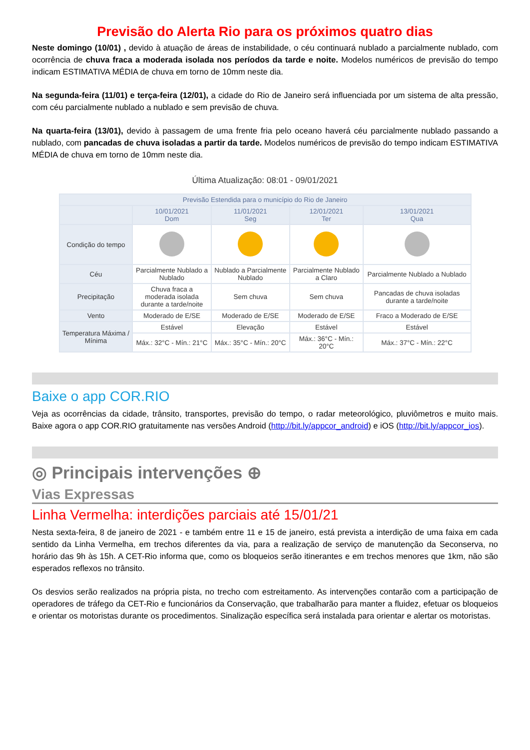Previsão do Alerta Rio para os próximos quatro dias
Neste domingo (10/01) , devido à atuação de áreas de instabilidade, o céu continuará nublado a parcialmente nublado, com ocorrência de chuva fraca a moderada isolada nos períodos da tarde e noite. Modelos numéricos de previsão do tempo indicam ESTIMATIVA MÉDIA de chuva em torno de 10mm neste dia.
Na segunda-feira (11/01) e terça-feira (12/01), a cidade do Rio de Janeiro será influenciada por um sistema de alta pressão, com céu parcialmente nublado a nublado e sem previsão de chuva.
Na quarta-feira (13/01), devido à passagem de uma frente fria pelo oceano haverá céu parcialmente nublado passando a nublado, com pancadas de chuva isoladas a partir da tarde. Modelos numéricos de previsão do tempo indicam ESTIMATIVA MÉDIA de chuva em torno de 10mm neste dia.
Última Atualização: 08:01 - 09/01/2021
| Previsão Estendida para o município do Rio de Janeiro | | | | |
| --- | --- | --- | --- | --- |
| | 10/01/2021 Dom | 11/01/2021 Seg | 12/01/2021 Ter | 13/01/2021 Qua |
| Condição do tempo | | | | |
| Céu | Parcialmente Nublado a Nublado | Nublado a Parcialmente Nublado | Parcialmente Nublado a Claro | Parcialmente Nublado a Nublado |
| Precipitação | Chuva fraca a moderada isolada durante a tarde/noite | Sem chuva | Sem chuva | Pancadas de chuva isoladas durante a tarde/noite |
| Vento | Moderado de E/SE | Moderado de E/SE | Moderado de E/SE | Fraco a Moderado de E/SE |
| Temperatura Máxima / Mínima | Estável | Elevação | Estável | Estável |
| | Máx.: 32°C - Mín.: 21°C | Máx.: 35°C - Mín.: 20°C | Máx.: 36°C - Mín.: 20°C | Máx.: 37°C - Mín.: 22°C |
Baixe o app COR.RIO
Veja as ocorrências da cidade, trânsito, transportes, previsão do tempo, o radar meteorológico, pluviômetros e muito mais. Baixe agora o app COR.RIO gratuitamente nas versões Android (http://bit.ly/appcor_android) e iOS (http://bit.ly/appcor_ios).
◎ Principais intervenções ⊕
Vias Expressas
Linha Vermelha: interdições parciais até 15/01/21
Nesta sexta-feira, 8 de janeiro de 2021 - e também entre 11 e 15 de janeiro, está prevista a interdição de uma faixa em cada sentido da Linha Vermelha, em trechos diferentes da via, para a realização de serviço de manutenção da Seconserva, no horário das 9h às 15h. A CET-Rio informa que, como os bloqueios serão itinerantes e em trechos menores que 1km, não são esperados reflexos no trânsito.
Os desvios serão realizados na própria pista, no trecho com estreitamento. As intervenções contarão com a participação de operadores de tráfego da CET-Rio e funcionários da Conservação, que trabalharão para manter a fluidez, efetuar os bloqueios e orientar os motoristas durante os procedimentos. Sinalização específica será instalada para orientar e alertar os motoristas.